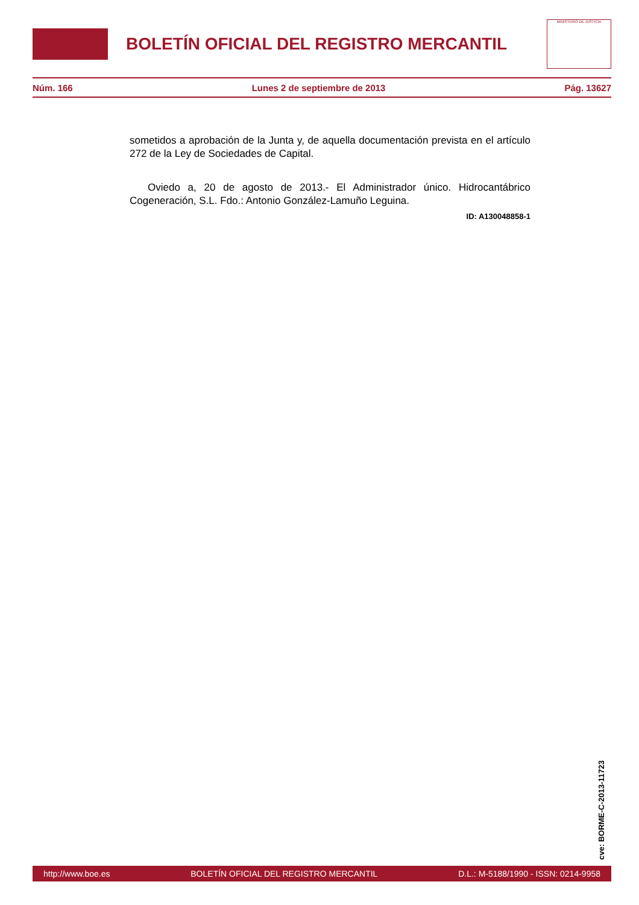BOLETÍN OFICIAL DEL REGISTRO MERCANTIL
MINISTERIO DE JUSTICIA
Núm. 166 Lunes 2 de septiembre de 2013 Pág. 13627
sometidos a aprobación de la Junta y, de aquella documentación prevista en el artículo 272 de la Ley de Sociedades de Capital.
Oviedo a, 20 de agosto de 2013.- El Administrador único. Hidrocantábrico Cogeneración, S.L. Fdo.: Antonio González-Lamuño Leguina.
ID: A130048858-1
cve: BORME-C-2013-11723
http://www.boe.es BOLETÍN OFICIAL DEL REGISTRO MERCANTIL D.L.: M-5188/1990 - ISSN: 0214-9958